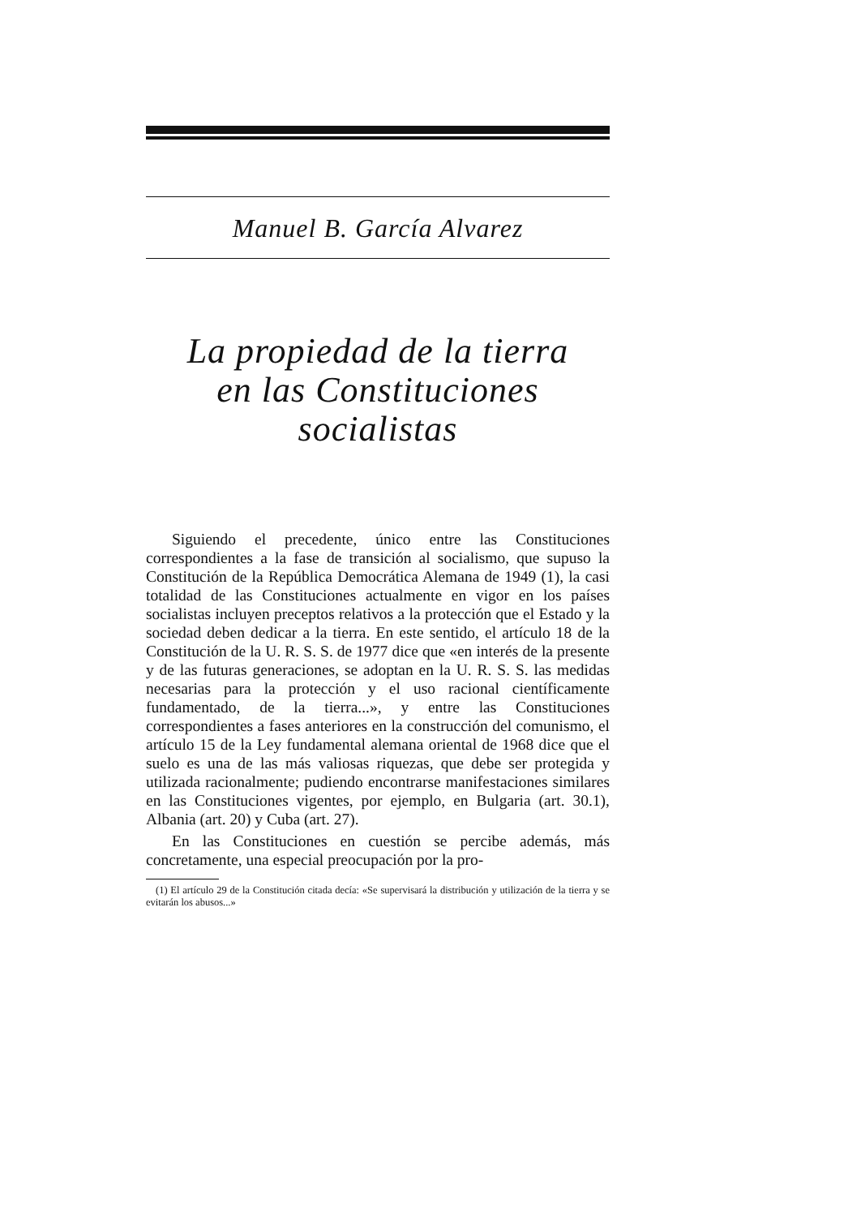Manuel B. García Alvarez
La propiedad de la tierra
en las Constituciones
socialistas
Siguiendo el precedente, único entre las Constituciones correspondientes a la fase de transición al socialismo, que supuso la Constitución de la República Democrática Alemana de 1949 (1), la casi totalidad de las Constituciones actualmente en vigor en los países socialistas incluyen preceptos relativos a la protección que el Estado y la sociedad deben dedicar a la tierra. En este sentido, el artículo 18 de la Constitución de la U. R. S. S. de 1977 dice que «en interés de la presente y de las futuras generaciones, se adoptan en la U. R. S. S. las medidas necesarias para la protección y el uso racional científicamente fundamentado, de la tierra...», y entre las Constituciones correspondientes a fases anteriores en la construcción del comunismo, el artículo 15 de la Ley fundamental alemana oriental de 1968 dice que el suelo es una de las más valiosas riquezas, que debe ser protegida y utilizada racionalmente; pudiendo encontrarse manifestaciones similares en las Constituciones vigentes, por ejemplo, en Bulgaria (art. 30.1), Albania (art. 20) y Cuba (art. 27).
En las Constituciones en cuestión se percibe además, más concretamente, una especial preocupación por la pro-
(1) El artículo 29 de la Constitución citada decía: «Se supervisará la distribución y utilización de la tierra y se evitarán los abusos...»